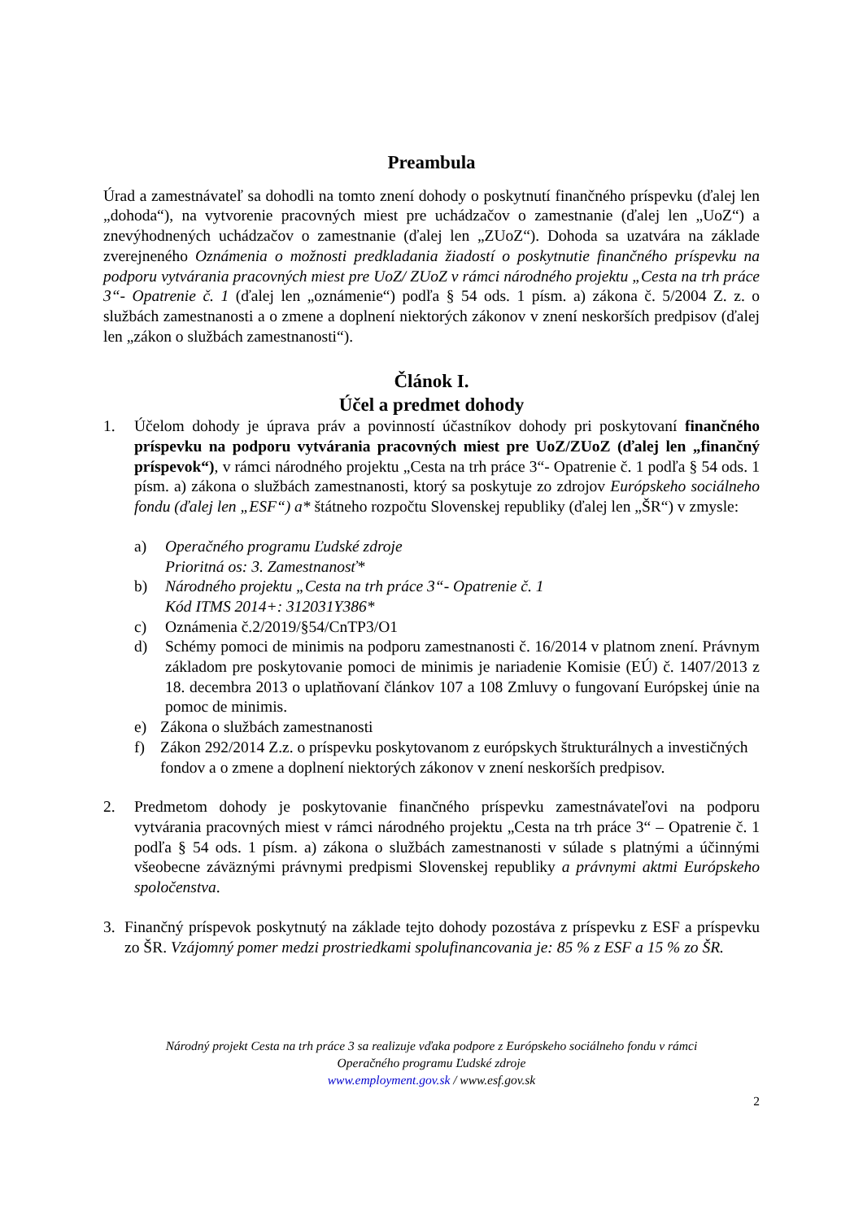Preambula
Úrad a zamestnávateľ sa dohodli na tomto znení dohody o poskytnutí finančného príspevku (ďalej len „dohoda“), na vytvorenie pracovných miest pre uchádzačov o zamestnanie (ďalej len „UoZ“) a znevýhodnených uchádzačov o zamestnanie (ďalej len „ZUoZ“). Dohoda sa uzatvára na základe zverejneného Oznámenia o možnosti predkladania žiadostí o poskytnutie finančného príspevku na podporu vytvárania pracovných miest pre UoZ/ ZUoZ v rámci národného projektu „Cesta na trh práce 3“- Opatrenie č. 1 (ďalej len „oznámenie“) podľa § 54 ods. 1 písm. a) zákona č. 5/2004 Z. z. o službách zamestnanosti a o zmene a doplnení niektorých zákonov v znení neskorších predpisov (ďalej len „zákon o službách zamestnanosti“).
Článok I.
Účel a predmet dohody
1. Účelom dohody je úprava práv a povinností účastníkov dohody pri poskytovaní finančného príspevku na podporu vytvárania pracovných miest pre UoZ/ZUoZ (ďalej len „finančný príspevok“), v rámci národného projektu „Cesta na trh práce 3“- Opatrenie č. 1 podľa § 54 ods. 1 písm. a) zákona o službách zamestnanosti, ktorý sa poskytuje zo zdrojov Európskeho sociálneho fondu (ďalej len „ESF“) a* štátneho rozpočtu Slovenskej republiky (ďalej len „ŠR“) v zmysle:
a) Operačného programu Ľudské zdroje
Prioritná os: 3. Zamestnanosť*
b) Národného projektu „Cesta na trh práce 3“- Opatrenie č. 1
Kód ITMS 2014+: 312031Y386*
c) Oznámenia č.2/2019/§54/CnTP3/O1
d) Schémy pomoci de minimis na podporu zamestnanosti č. 16/2014 v platnom znení. Právnym základom pre poskytovanie pomoci de minimis je nariadenie Komisie (EÚ) č. 1407/2013 z 18. decembra 2013 o uplatňovaní článkov 107 a 108 Zmluvy o fungovaní Európskej únie na pomoc de minimis.
e) Zákona o službách zamestnanosti
f) Zákon 292/2014 Z.z. o príspevku poskytovanom z európskych štrukturálnych a investičných fondov a o zmene a doplnení niektorých zákonov v znení neskorších predpisov.
2. Predmetom dohody je poskytovanie finančného príspevku zamestnávateľovi na podporu vytvárania pracovných miest v rámci národného projektu „Cesta na trh práce 3“ – Opatrenie č. 1 podľa § 54 ods. 1 písm. a) zákona o službách zamestnanosti v súlade s platnými a účinnými všeobecne záväznými právnymi predpismi Slovenskej republiky a právnymi aktmi Európskeho spoločenstva.
3. Finančný príspevok poskytnutý na základe tejto dohody pozostáva z príspevku z ESF a príspevku zo ŠR. Vzájomný pomer medzi prostriedkami spolufinancovania je: 85 % z ESF a 15 % zo ŠR.
Národný projekt Cesta na trh práce 3 sa realizuje vďaka podpore z Európskeho sociálneho fondu v rámci
Operačného programu Ľudské zdroje
www.employment.gov.sk / www.esf.gov.sk
2